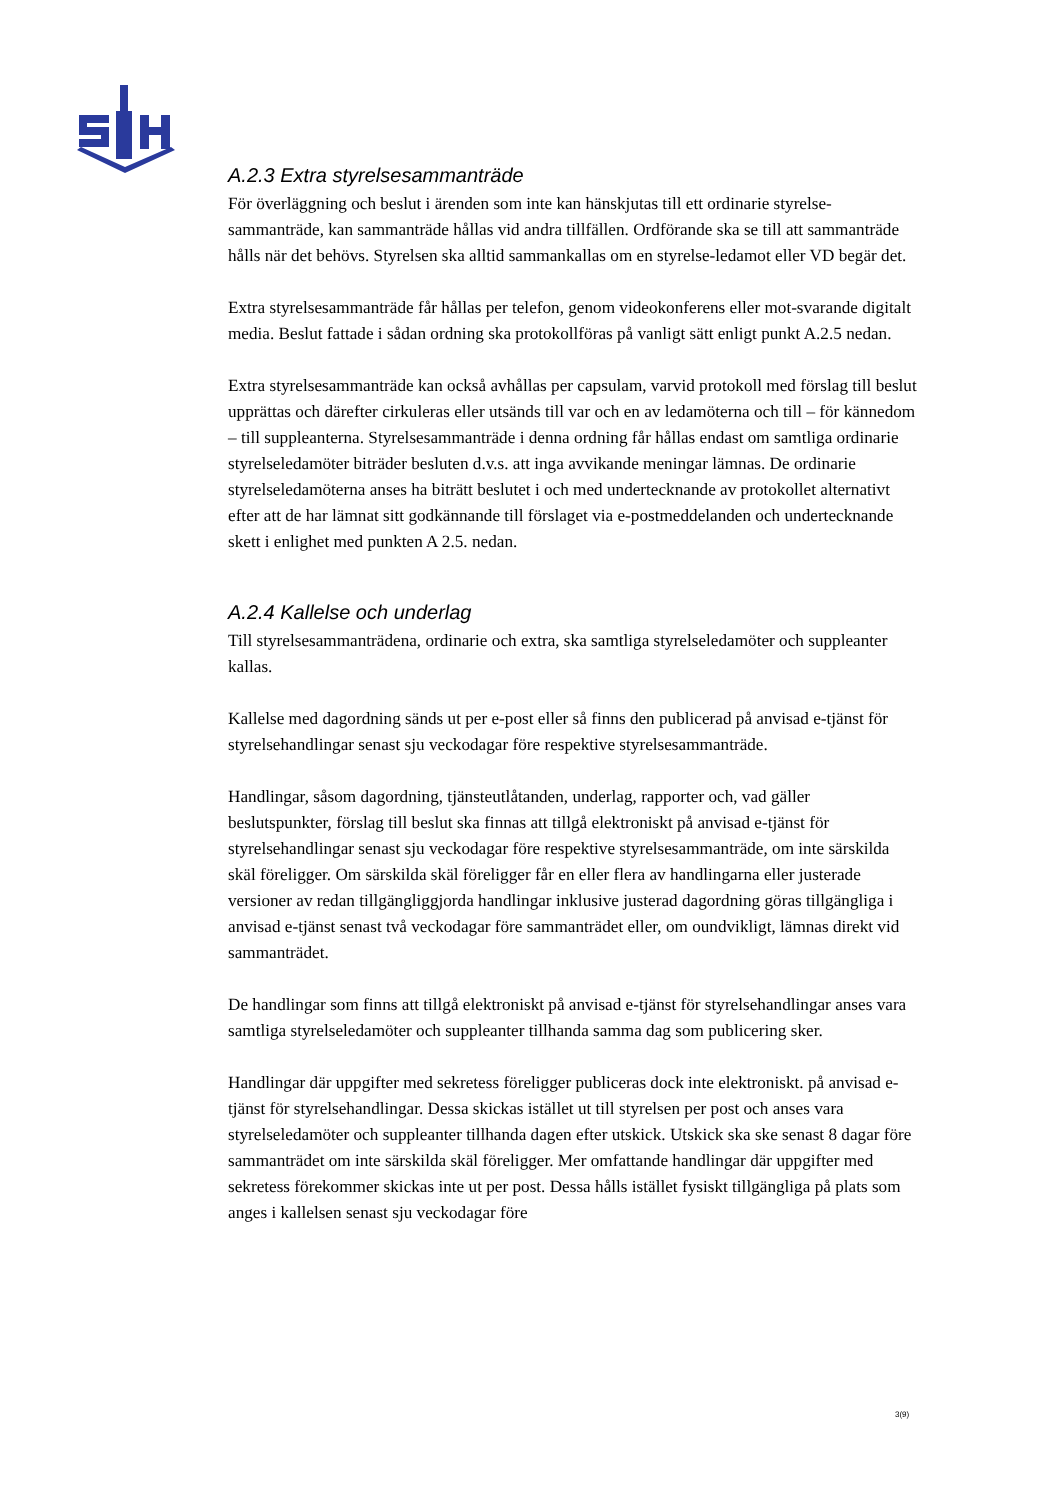A.2.3 Extra styrelsesammanträde
För överläggning och beslut i ärenden som inte kan hänskjutas till ett ordinarie styrelse-sammanträde, kan sammanträde hållas vid andra tillfällen. Ordförande ska se till att sammanträde hålls när det behövs. Styrelsen ska alltid sammankallas om en styrelse-ledamot eller VD begär det.
Extra styrelsesammanträde får hållas per telefon, genom videokonferens eller mot-svarande digitalt media. Beslut fattade i sådan ordning ska protokollföras på vanligt sätt enligt punkt A.2.5 nedan.
Extra styrelsesammanträde kan också avhållas per capsulam, varvid protokoll med förslag till beslut upprättas och därefter cirkuleras eller utsänds till var och en av ledamöterna och till – för kännedom – till suppleanterna. Styrelsesammanträde i denna ordning får hållas endast om samtliga ordinarie styrelseledamöter biträder besluten d.v.s. att inga avvikande meningar lämnas. De ordinarie styrelseledamöterna anses ha biträtt beslutet i och med undertecknande av protokollet alternativt efter att de har lämnat sitt godkännande till förslaget via e-postmeddelanden och undertecknande skett i enlighet med punkten A 2.5. nedan.
A.2.4 Kallelse och underlag
Till styrelsesammanträdena, ordinarie och extra, ska samtliga styrelseledamöter och suppleanter kallas.
Kallelse med dagordning sänds ut per e-post eller så finns den publicerad på anvisad e-tjänst för styrelsehandlingar senast sju veckodagar före respektive styrelsesammanträde.
Handlingar, såsom dagordning, tjänsteutlåtanden, underlag, rapporter och, vad gäller beslutspunkter, förslag till beslut ska finnas att tillgå elektroniskt på anvisad e-tjänst för styrelsehandlingar senast sju veckodagar före respektive styrelsesammanträde, om inte särskilda skäl föreligger. Om särskilda skäl föreligger får en eller flera av handlingarna eller justerade versioner av redan tillgängliggjorda handlingar inklusive justerad dagordning göras tillgängliga i anvisad e-tjänst senast två veckodagar före sammanträdet eller, om oundvikligt, lämnas direkt vid sammanträdet.
De handlingar som finns att tillgå elektroniskt på anvisad e-tjänst för styrelsehandlingar anses vara samtliga styrelseledamöter och suppleanter tillhanda samma dag som publicering sker.
Handlingar där uppgifter med sekretess föreligger publiceras dock inte elektroniskt. på anvisad e-tjänst för styrelsehandlingar. Dessa skickas istället ut till styrelsen per post och anses vara styrelseledamöter och suppleanter tillhanda dagen efter utskick. Utskick ska ske senast 8 dagar före sammanträdet om inte särskilda skäl föreligger. Mer omfattande handlingar där uppgifter med sekretess förekommer skickas inte ut per post. Dessa hålls istället fysiskt tillgängliga på plats som anges i kallelsen senast sju veckodagar före
3(9)